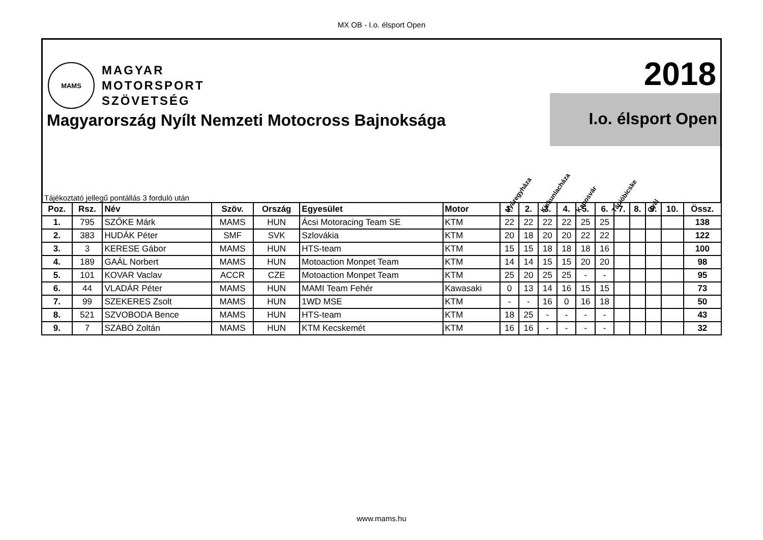MX OB - I.o. élsport Open
MAMS
MAGYAR
MOTORSPORT
SZÖVETSÉG
2018
Magyarország Nyílt Nemzeti Motocross Bajnoksága
I.o. élsport Open
Tájékoztató jellegű pontállás 3 forduló után
Nyáregyháza Kiskunlacháza Kaposvár Tápióbicske Gyál
| Poz. | Rsz. | Név | Szöv. | Ország | Egyesület | Motor | 1. | 2. | 3. | 4. | 5. | 6. | 7. | 8. | 9. | 10. | Össz. |
| --- | --- | --- | --- | --- | --- | --- | --- | --- | --- | --- | --- | --- | --- | --- | --- | --- | --- |
| 1. | 795 | SZŐKE Márk | MAMS | HUN | Ácsi Motoracing Team SE | KTM | 22 | 22 | 22 | 22 | 25 | 25 | | | | | 138 |
| 2. | 383 | HUDÁK Péter | SMF | SVK | Szlovákia | KTM | 20 | 18 | 20 | 20 | 22 | 22 | | | | | 122 |
| 3. | 3 | KERESE Gábor | MAMS | HUN | HTS-team | KTM | 15 | 15 | 18 | 18 | 18 | 16 | | | | | 100 |
| 4. | 189 | GAÁL Norbert | MAMS | HUN | Motoaction Monpet Team | KTM | 14 | 14 | 15 | 15 | 20 | 20 | | | | | 98 |
| 5. | 101 | KOVAR Vaclav | ACCR | CZE | Motoaction Monpet Team | KTM | 25 | 20 | 25 | 25 | - | - | | | | | 95 |
| 6. | 44 | VLADÁR Péter | MAMS | HUN | MAMI Team Fehér | Kawasaki | 0 | 13 | 14 | 16 | 15 | 15 | | | | | 73 |
| 7. | 99 | SZEKERES Zsolt | MAMS | HUN | 1WD MSE | KTM | - | - | 16 | 0 | 16 | 18 | | | | | 50 |
| 8. | 521 | SZVOBODA Bence | MAMS | HUN | HTS-team | KTM | 18 | 25 | - | - | - | - | | | | | 43 |
| 9. | 7 | SZABÓ Zoltán | MAMS | HUN | KTM Kecskemét | KTM | 16 | 16 | - | - | - | - | | | | | 32 |
www.mams.hu